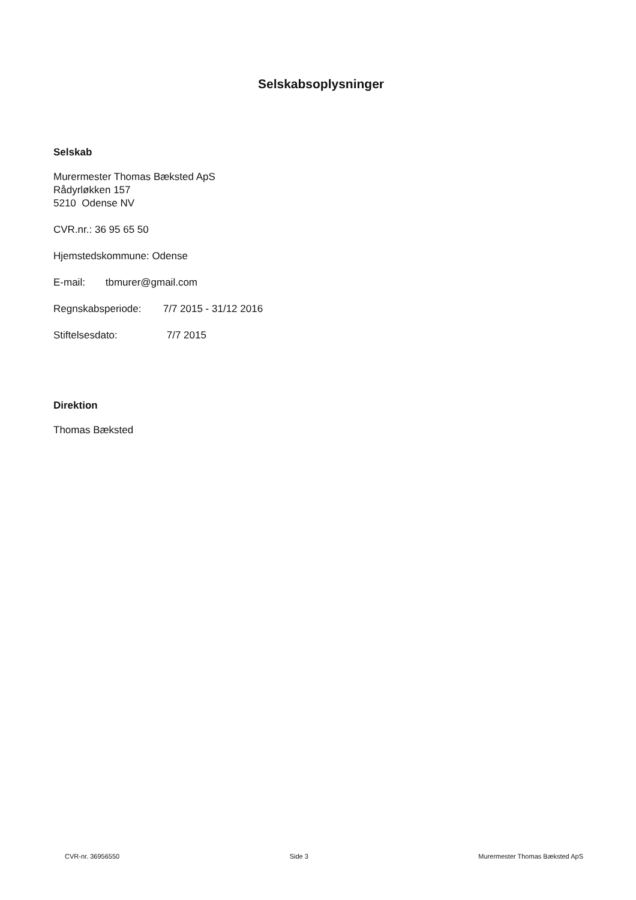Selskabsoplysninger
Selskab
Murermester Thomas Bæksted ApS
Rådyrløkken 157
5210 Odense NV
CVR.nr.: 36 95 65 50
Hjemstedskommune: Odense
E-mail: tbmurer@gmail.com
Regnskabsperiode: 7/7 2015 - 31/12 2016
Stiftelsesdato: 7/7 2015
Direktion
Thomas Bæksted
CVR-nr. 36956550 Side 3 Murermester Thomas Bæksted ApS